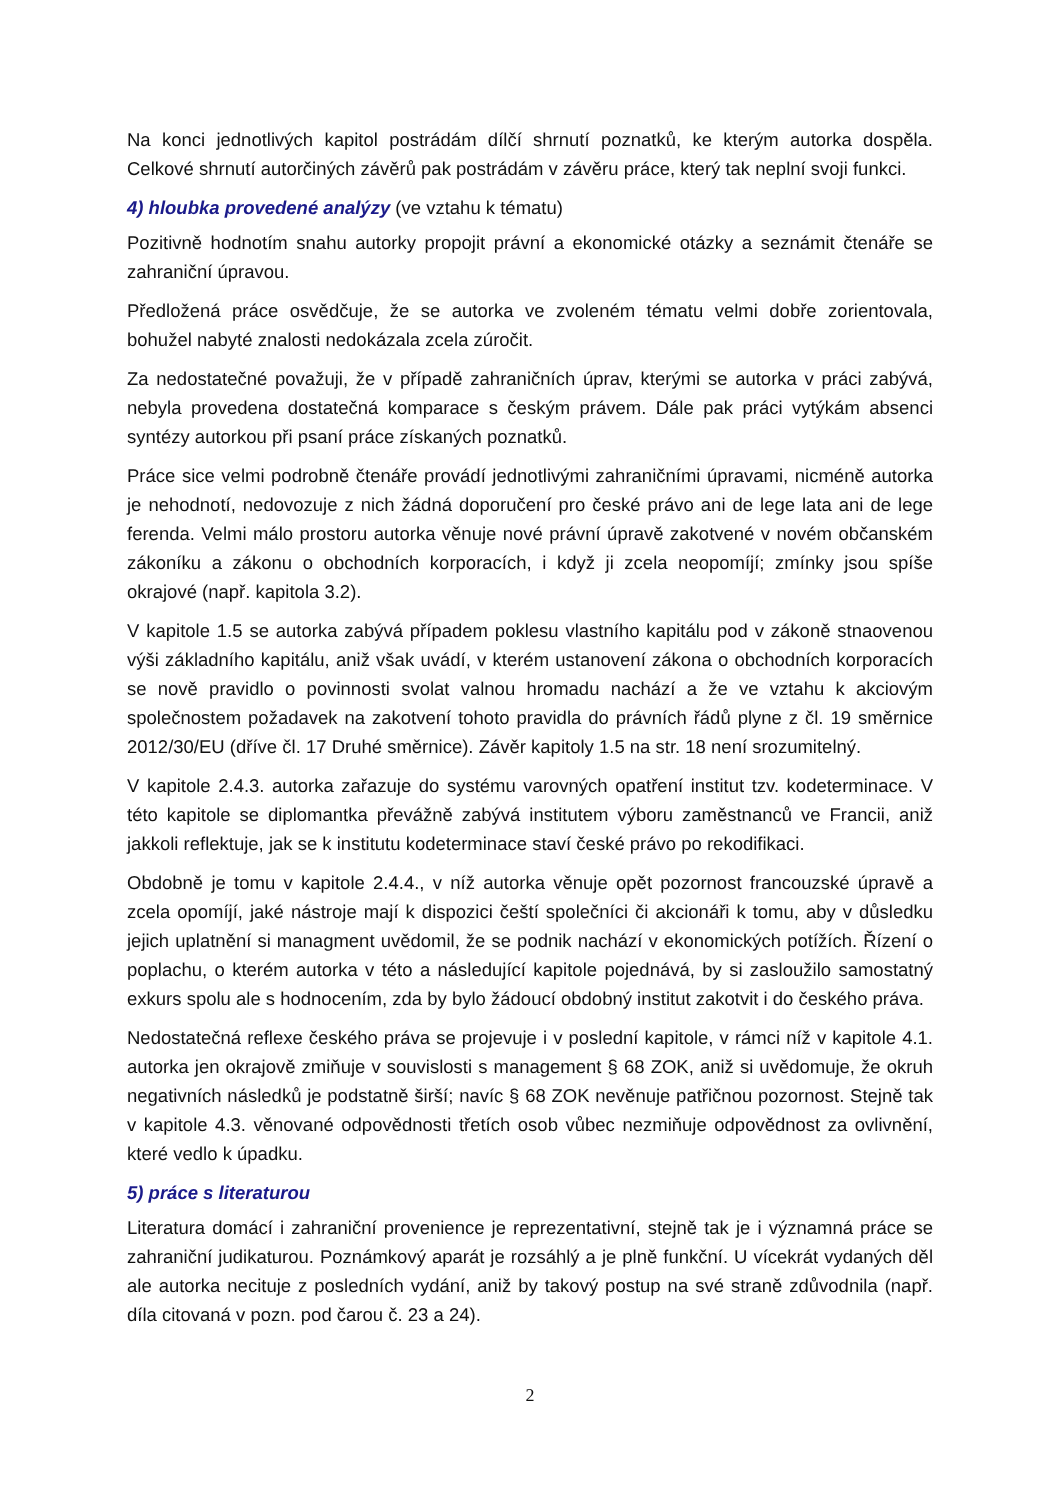Na konci jednotlivých kapitol postrádám dílčí shrnutí poznatků, ke kterým autorka dospěla. Celkové shrnutí autorčiných závěrů pak postrádám v závěru práce, který tak neplní svoji funkci.
4) hloubka provedené analýzy (ve vztahu k tématu)
Pozitivně hodnotím snahu autorky propojit právní a ekonomické otázky a seznámit čtenáře se zahraniční úpravou.
Předložená práce osvědčuje, že se autorka ve zvoleném tématu velmi dobře zorientovala, bohužel nabyté znalosti nedokázala zcela zúročit.
Za nedostatečné považuji, že v případě zahraničních úprav, kterými se autorka v práci zabývá, nebyla provedena dostatečná komparace s českým právem. Dále pak práci vytýkám absenci syntézy autorkou při psaní práce získaných poznatků.
Práce sice velmi podrobně čtenáře provádí jednotlivými zahraničními úpravami, nicméně autorka je nehodnotí, nedovozuje z nich žádná doporučení pro české právo ani de lege lata ani de lege ferenda. Velmi málo prostoru autorka věnuje nové právní úpravě zakotvené v novém občanském zákoníku a zákonu o obchodních korporacích, i když ji zcela neopomíjí; zmínky jsou spíše okrajové (např. kapitola 3.2).
V kapitole 1.5 se autorka zabývá případem poklesu vlastního kapitálu pod v zákoně stnaovenou výši základního kapitálu, aniž však uvádí, v kterém ustanovení zákona o obchodních korporacích se nově pravidlo o povinnosti svolat valnou hromadu nachází a že ve vztahu k akciovým společnostem požadavek na zakotvení tohoto pravidla do právních řádů plyne z čl. 19 směrnice 2012/30/EU (dříve čl. 17 Druhé směrnice). Závěr kapitoly 1.5 na str. 18 není srozumitelný.
V kapitole 2.4.3. autorka zařazuje do systému varovných opatření institut tzv. kodeterminace. V této kapitole se diplomantka převážně zabývá institutem výboru zaměstnanců ve Francii, aniž jakkoli reflektuje, jak se k institutu kodeterminace staví české právo po rekodifikaci.
Obdobně je tomu v kapitole 2.4.4., v níž autorka věnuje opět pozornost francouzské úpravě a zcela opomíjí, jaké nástroje mají k dispozici čeští společníci či akcionáři k tomu, aby v důsledku jejich uplatnění si managment uvědomil, že se podnik nachází v ekonomických potížích. Řízení o poplachu, o kterém autorka v této a následující kapitole pojednává, by si zasloužilo samostatný exkurs spolu ale s hodnocením, zda by bylo žádoucí obdobný institut zakotvit i do českého práva.
Nedostatečná reflexe českého práva se projevuje i v poslední kapitole, v rámci níž v kapitole 4.1. autorka jen okrajově zmiňuje v souvislosti s management § 68 ZOK, aniž si uvědomuje, že okruh negativních následků je podstatně širší; navíc § 68 ZOK nevěnuje patřičnou pozornost. Stejně tak v kapitole 4.3. věnované odpovědnosti třetích osob vůbec nezmiňuje odpovědnost za ovlivnění, které vedlo k úpadku.
5) práce s literaturou
Literatura domácí i zahraniční provenience je reprezentativní, stejně tak je i významná práce se zahraniční judikaturou. Poznámkový aparát je rozsáhlý a je plně funkční. U vícekrát vydaných děl ale autorka necituje z posledních vydání, aniž by takový postup na své straně zdůvodnila (např. díla citovaná v pozn. pod čarou č. 23 a 24).
2